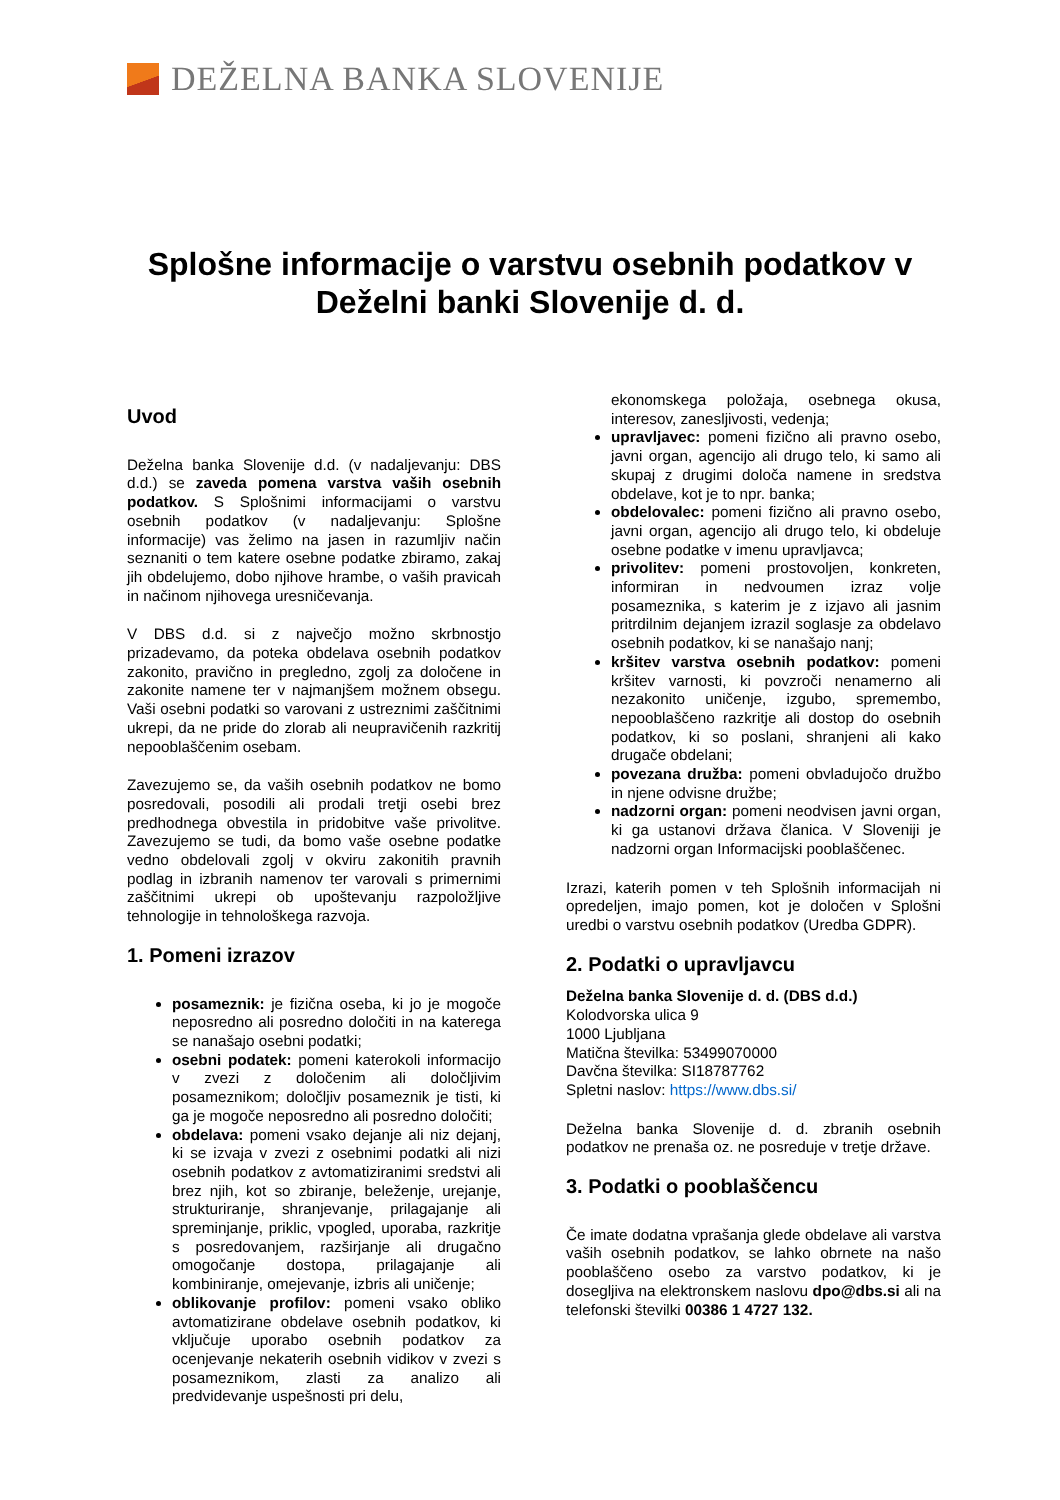DEŽELNA BANKA SLOVENIJE
Splošne informacije o varstvu osebnih podatkov v Deželni banki Slovenije d. d.
Uvod
Deželna banka Slovenije d.d. (v nadaljevanju: DBS d.d.) se zaveda pomena varstva vaših osebnih podatkov. S Splošnimi informacijami o varstvu osebnih podatkov (v nadaljevanju: Splošne informacije) vas želimo na jasen in razumljiv način seznaniti o tem katere osebne podatke zbiramo, zakaj jih obdelujemo, dobo njihove hrambe, o vaših pravicah in načinom njihovega uresničevanja.
V DBS d.d. si z največjo možno skrbnostjo prizadevamo, da poteka obdelava osebnih podatkov zakonito, pravično in pregledno, zgolj za določene in zakonite namene ter v najmanjšem možnem obsegu. Vaši osebni podatki so varovani z ustreznimi zaščitnimi ukrepi, da ne pride do zlorab ali neupravičenih razkritij nepooblaščenim osebam.
Zavezujemo se, da vaših osebnih podatkov ne bomo posredovali, posodili ali prodali tretji osebi brez predhodnega obvestila in pridobitve vaše privolitve. Zavezujemo se tudi, da bomo vaše osebne podatke vedno obdelovali zgolj v okviru zakonitih pravnih podlag in izbranih namenov ter varovali s primernimi zaščitnimi ukrepi ob upoštevanju razpoložljive tehnologije in tehnološkega razvoja.
1. Pomeni izrazov
posameznik: je fizična oseba, ki jo je mogoče neposredno ali posredno določiti in na katerega se nanašajo osebni podatki;
osebni podatek: pomeni katerokoli informacijo v zvezi z določenim ali določljivim posameznikom; določljiv posameznik je tisti, ki ga je mogoče neposredno ali posredno določiti;
obdelava: pomeni vsako dejanje ali niz dejanj, ki se izvaja v zvezi z osebnimi podatki ali nizi osebnih podatkov z avtomatiziranimi sredstvi ali brez njih, kot so zbiranje, beleženje, urejanje, strukturiranje, shranjevanje, prilagajanje ali spreminjanje, priklic, vpogled, uporaba, razkritje s posredovanjem, razširjanje ali drugačno omogočanje dostopa, prilagajanje ali kombiniranje, omejevanje, izbris ali uničenje;
oblikovanje profilov: pomeni vsako obliko avtomatizirane obdelave osebnih podatkov, ki vključuje uporabo osebnih podatkov za ocenjevanje nekaterih osebnih vidikov v zvezi s posameznikom, zlasti za analizo ali predvidevanje uspešnosti pri delu,
ekonomskega položaja, osebnega okusa, interesov, zanesljivosti, vedenja;
upravljavec: pomeni fizično ali pravno osebo, javni organ, agencijo ali drugo telo, ki samo ali skupaj z drugimi določa namene in sredstva obdelave, kot je to npr. banka;
obdelovalec: pomeni fizično ali pravno osebo, javni organ, agencijo ali drugo telo, ki obdeluje osebne podatke v imenu upravljavca;
privolitev: pomeni prostovoljen, konkreten, informiran in nedvoumen izraz volje posameznika, s katerim je z izjavo ali jasnim pritrdilnim dejanjem izrazil soglasje za obdelavo osebnih podatkov, ki se nanašajo nanj;
kršitev varstva osebnih podatkov: pomeni kršitev varnosti, ki povzroči nenamerno ali nezakonito uničenje, izgubo, spremembo, nepooblaščeno razkritje ali dostop do osebnih podatkov, ki so poslani, shranjeni ali kako drugače obdelani;
povezana družba: pomeni obvladujočo družbo in njene odvisne družbe;
nadzorni organ: pomeni neodvisen javni organ, ki ga ustanovi država članica. V Sloveniji je nadzorni organ Informacijski pooblaščenec.
Izrazi, katerih pomen v teh Splošnih informacijah ni opredeljen, imajo pomen, kot je določen v Splošni uredbi o varstvu osebnih podatkov (Uredba GDPR).
2. Podatki o upravljavcu
Deželna banka Slovenije d. d. (DBS d.d.)
Kolodvorska ulica 9
1000 Ljubljana
Matična številka: 53499070000
Davčna številka: SI18787762
Spletni naslov: https://www.dbs.si/
Deželna banka Slovenije d. d. zbranih osebnih podatkov ne prenaša oz. ne posreduje v tretje države.
3. Podatki o pooblaščencu
Če imate dodatna vprašanja glede obdelave ali varstva vaših osebnih podatkov, se lahko obrnete na našo pooblaščeno osebo za varstvo podatkov, ki je dosegljiva na elektronskem naslovu dpo@dbs.si ali na telefonski številki 00386 1 4727 132.